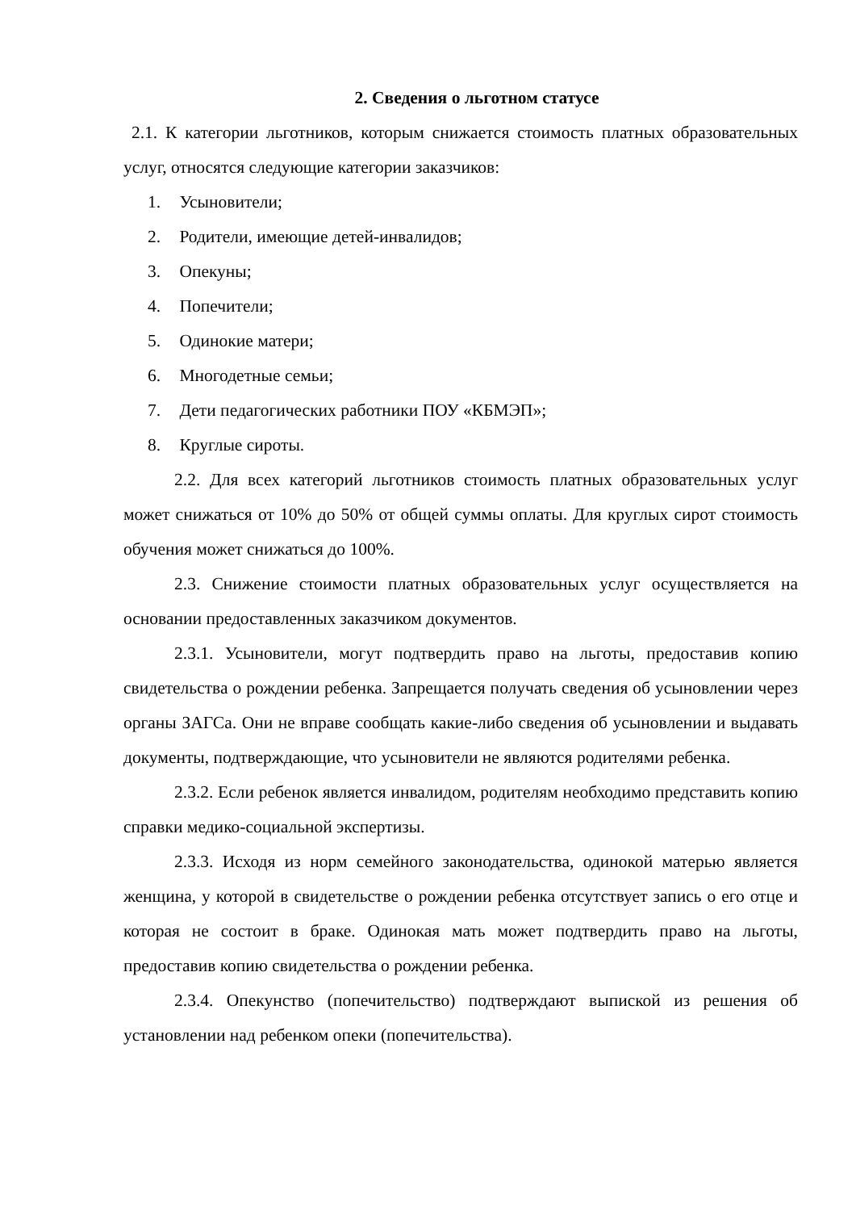2. Сведения о льготном статусе
2.1. К категории льготников, которым снижается стоимость платных образовательных услуг, относятся следующие категории заказчиков:
1. Усыновители;
2. Родители, имеющие детей-инвалидов;
3. Опекуны;
4. Попечители;
5. Одинокие матери;
6. Многодетные семьи;
7. Дети педагогических работники ПОУ «КБМЭП»;
8. Круглые сироты.
2.2. Для всех категорий льготников стоимость платных образовательных услуг может снижаться от 10% до 50% от общей суммы оплаты. Для круглых сирот стоимость обучения может снижаться до 100%.
2.3. Снижение стоимости платных образовательных услуг осуществляется на основании предоставленных заказчиком документов.
2.3.1. Усыновители, могут подтвердить право на льготы, предоставив копию свидетельства о рождении ребенка. Запрещается получать сведения об усыновлении через органы ЗАГСа. Они не вправе сообщать какие-либо сведения об усыновлении и выдавать документы, подтверждающие, что усыновители не являются родителями ребенка.
2.3.2. Если ребенок является инвалидом, родителям необходимо представить копию справки медико-социальной экспертизы.
2.3.3. Исходя из норм семейного законодательства, одинокой матерью является женщина, у которой в свидетельстве о рождении ребенка отсутствует запись о его отце и которая не состоит в браке. Одинокая мать может подтвердить право на льготы, предоставив копию свидетельства о рождении ребенка.
2.3.4. Опекунство (попечительство) подтверждают выпиской из решения об установлении над ребенком опеки (попечительства).